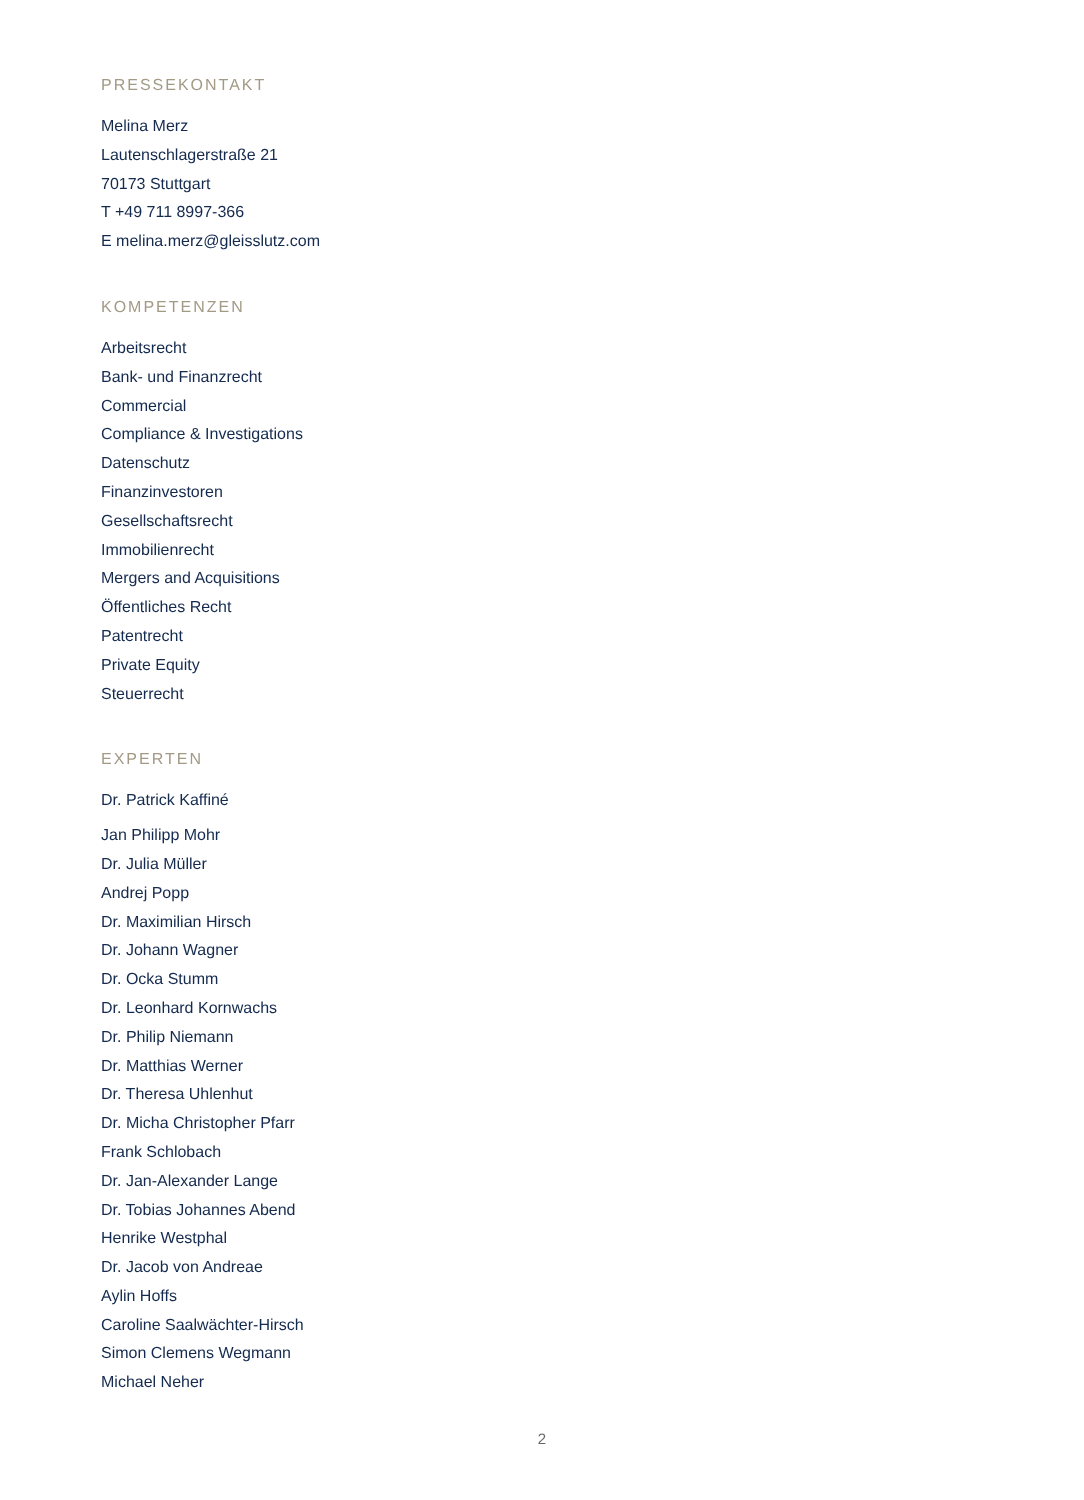PRESSEKONTAKT
Melina Merz
Lautenschlagerstraße 21
70173 Stuttgart
T +49 711 8997-366
E melina.merz@gleisslutz.com
KOMPETENZEN
Arbeitsrecht
Bank- und Finanzrecht
Commercial
Compliance & Investigations
Datenschutz
Finanzinvestoren
Gesellschaftsrecht
Immobilienrecht
Mergers and Acquisitions
Öffentliches Recht
Patentrecht
Private Equity
Steuerrecht
EXPERTEN
Dr. Patrick Kaffiné
Jan Philipp Mohr
Dr. Julia Müller
Andrej Popp
Dr. Maximilian Hirsch
Dr. Johann Wagner
Dr. Ocka Stumm
Dr. Leonhard Kornwachs
Dr. Philip Niemann
Dr. Matthias Werner
Dr. Theresa Uhlenhut
Dr. Micha Christopher Pfarr
Frank Schlobach
Dr. Jan-Alexander Lange
Dr. Tobias Johannes Abend
Henrike Westphal
Dr. Jacob von Andreae
Aylin Hoffs
Caroline Saalwächter-Hirsch
Simon Clemens Wegmann
Michael Neher
2